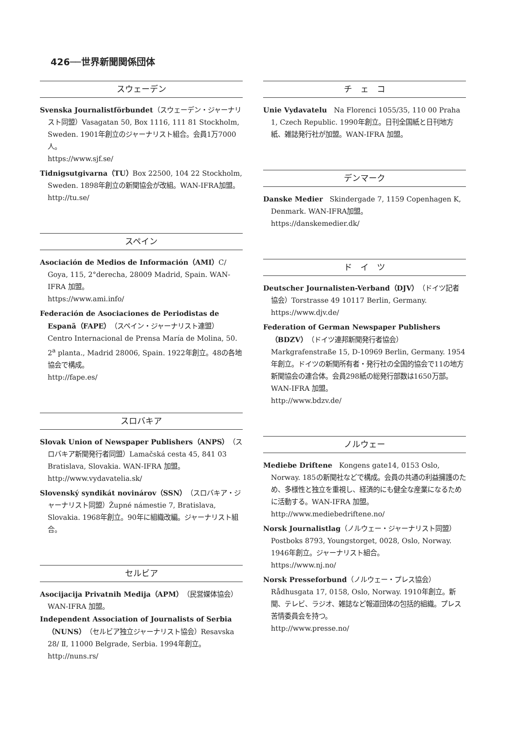426──世界新聞関係団体
スウェーデン
Svenska Journalistförbundet（スウェーデン・ジャーナリスト同盟）Vasagatan 50, Box 1116, 111 81 Stockholm, Sweden. 1901年創立のジャーナリスト組合。会員1万7000人。
https://www.sjf.se/
Tidnigsutgivarna（TU）Box 22500, 104 22 Stockholm, Sweden. 1898年創立の新聞協会が改組。WAN-IFRA加盟。
http://tu.se/
スペイン
Asociación de Medios de Información（AMI）C/ Goya, 115, 2°derecha, 28009 Madrid, Spain. WAN-IFRA 加盟。
https://www.ami.info/
Federación de Asociaciones de Periodistas de Espanã（FAPE）（スペイン・ジャーナリスト連盟）Centro Internacional de Prensa María de Molina, 50. 2<sup>a</sup> planta., Madrid 28006, Spain. 1922年創立。48の各地協会で構成。
http://fape.es/
スロバキア
Slovak Union of Newspaper Publishers（ANPS）（スロバキア新聞発行者同盟）Lamačská cesta 45, 841 03 Bratislava, Slovakia. WAN-IFRA 加盟。
http://www.vydavatelia.sk/
Slovenský syndikát novinárov（SSN）（スロバキア・ジャーナリスト同盟）Župné námestie 7, Bratislava, Slovakia. 1968年創立。90年に組織改編。ジャーナリスト組合。
セルビア
Asocijacija Privatnih Medija（APM）（民営媒体協会）WAN-IFRA 加盟。
Independent Association of Journalists of Serbia（NUNS）（セルビア独立ジャーナリスト協会）Resavska 28/ Ⅱ, 11000 Belgrade, Serbia. 1994年創立。
http://nuns.rs/
チ　ェ　コ
Unie Vydavatelu　Na Florenci 1055/35, 110 00 Praha 1, Czech Republic. 1990年創立。日刊全国紙と日刊地方紙、雑誌発行社が加盟。WAN-IFRA 加盟。
デンマーク
Danske Medier　Skindergade 7, 1159 Copenhagen K, Denmark. WAN-IFRA加盟。
https://danskemedier.dk/
ド　イ　ツ
Deutscher Journalisten-Verband（DJV）（ドイツ記者協会）Torstrasse 49 10117 Berlin, Germany.
https://www.djv.de/
Federation of German Newspaper Publishers（BDZV）（ドイツ連邦新聞発行者協会）Markgrafenstraße 15, D-10969 Berlin, Germany. 1954年創立。ドイツの新聞所有者・発行社の全国的協会で11の地方新聞協会の連合体。会員298紙の総発行部数は1650万部。WAN-IFRA 加盟。
http://www.bdzv.de/
ノルウェー
Mediebe Driftene　Kongens gate14, 0153 Oslo, Norway. 185の新聞社などで構成。会員の共通の利益擁護のため、多様性と独立を重視し、経済的にも健全な産業になるために活動する。WAN-IFRA 加盟。
http://www.mediebedriftene.no/
Norsk Journalistlag（ノルウェー・ジャーナリスト同盟）Postboks 8793, Youngstorget, 0028, Oslo, Norway. 1946年創立。ジャーナリスト組合。
https://www.nj.no/
Norsk Presseforbund（ノルウェー・プレス協会）Rådhusgata 17, 0158, Oslo, Norway. 1910年創立。新聞、テレビ、ラジオ、雑誌など報道団体の包括的組織。プレス苦情委員会を持つ。
http://www.presse.no/